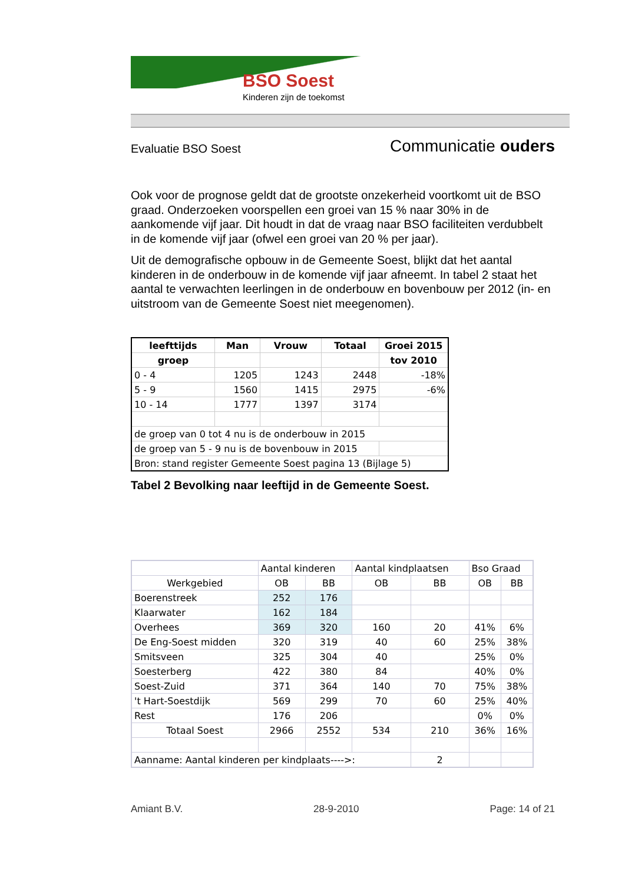BSO Soest
Kinderen zijn de toekomst
Evaluatie BSO Soest Communicatie ouders
Ook voor de prognose geldt dat de grootste onzekerheid voortkomt uit de BSO graad. Onderzoeken voorspellen een groei van 15 % naar 30% in de aankomende vijf jaar. Dit houdt in dat de vraag naar BSO faciliteiten verdubbelt in de komende vijf jaar (ofwel een groei van 20 % per jaar).
Uit de demografische opbouw in de Gemeente Soest, blijkt dat het aantal kinderen in de onderbouw in de komende vijf jaar afneemt. In tabel 2 staat het aantal te verwachten leerlingen in de onderbouw en bovenbouw per 2012 (in- en uitstroom van de Gemeente Soest niet meegenomen).
| leefttijds | Man | Vrouw | Totaal | Groei 2015 |
| --- | --- | --- | --- | --- |
| groep | | | | tov 2010 |
| 0 - 4 | 1205 | 1243 | 2448 | -18% |
| 5 - 9 | 1560 | 1415 | 2975 | -6% |
| 10 - 14 | 1777 | 1397 | 3174 | |
| de groep van 0 tot 4 nu is de onderbouw in 2015 | | | | |
| de groep van 5 - 9 nu is de bovenbouw in 2015 | | | | |
| Bron: stand register Gemeente Soest pagina 13 (Bijlage 5) | | | | |
Tabel 2 Bevolking naar leeftijd in de Gemeente Soest.
| | Aantal kinderen | | Aantal kindplaatsen | | Bso Graad | |
| Werkgebied | OB | BB | OB | BB | OB | BB |
| Boerenstreek | 252 | 176 | | | | |
| Klaarwater | 162 | 184 | | | | |
| Overhees | 369 | 320 | 160 | 20 | 41% | 6% |
| De Eng-Soest midden | 320 | 319 | 40 | 60 | 25% | 38% |
| Smitsveen | 325 | 304 | 40 | | 25% | 0% |
| Soesterberg | 422 | 380 | 84 | | 40% | 0% |
| Soest-Zuid | 371 | 364 | 140 | 70 | 75% | 38% |
| 't Hart-Soestdijk | 569 | 299 | 70 | 60 | 25% | 40% |
| Rest | 176 | 206 | | | 0% | 0% |
| Totaal Soest | 2966 | 2552 | 534 | 210 | 36% | 16% |
| Aanname: Aantal kinderen per kindplaats---->: | | | | 2 | | |
Amiant B.V. 28-9-2010 Page: 14 of 21